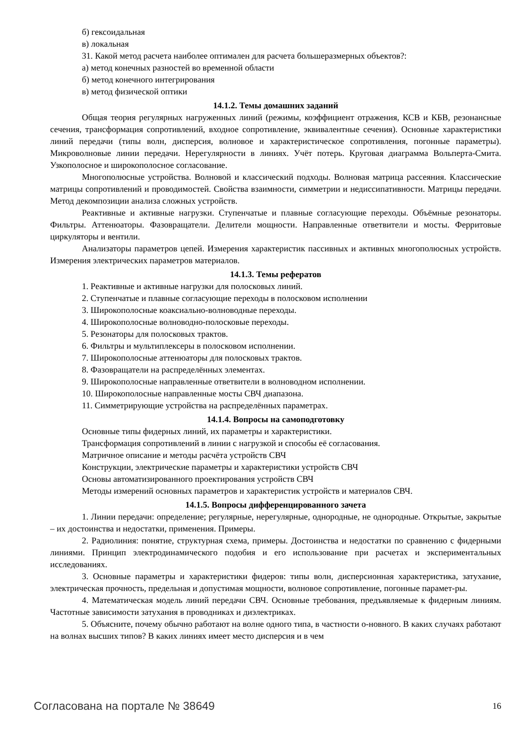б) гексоидальная
в) локальная
31. Какой метод расчета наиболее оптимален для расчета большеразмерных объектов?:
а) метод конечных разностей во временной области
б) метод конечного интегрирования
в) метод физической оптики
14.1.2. Темы домашних заданий
Общая теория регулярных нагруженных линий (режимы, коэффициент отражения, КСВ и КБВ, резонансные сечения, трансформация сопротивлений, входное сопротивление, эквивалентные сечения). Основные характеристики линий передачи (типы волн, дисперсия, волновое и характеристическое сопротивления, погонные параметры). Микроволновые линии передачи. Нерегулярности в линиях. Учёт потерь. Круговая диаграмма Вольперта-Смита. Узкополосное и широкополосное согласование.
Многополюсные устройства. Волновой и классический подходы. Волновая матрица рассеяния. Классические матрицы сопротивлений и проводимостей. Свойства взаимности, симметрии и недиссипативности. Матрицы передачи. Метод декомпозиции анализа сложных устройств.
Реактивные и активные нагрузки. Ступенчатые и плавные согласующие переходы. Объёмные резонаторы. Фильтры. Аттенюаторы. Фазовращатели. Делители мощности. Направленные ответвители и мосты. Ферритовые циркуляторы и вентили.
Анализаторы параметров цепей. Измерения характеристик пассивных и активных многополюсных устройств. Измерения электрических параметров материалов.
14.1.3. Темы рефератов
1. Реактивные и активные нагрузки для полосковых линий.
2. Ступенчатые и плавные согласующие переходы в полосковом исполнении
3. Широкополосные коаксиально-волноводные переходы.
4. Широкополосные волноводно-полосковые переходы.
5. Резонаторы для полосковых трактов.
6. Фильтры и мультиплексеры в полосковом исполнении.
7. Широкополосные аттенюаторы для полосковых трактов.
8. Фазовращатели на распределённых элементах.
9. Широкополосные направленные ответвители в волноводном исполнении.
10. Широкополосные направленные мосты СВЧ диапазона.
11. Симметрирующие устройства на распределённых параметрах.
14.1.4. Вопросы на самоподготовку
Основные типы фидерных линий, их параметры и характеристики.
Трансформация сопротивлений в линии с нагрузкой и способы её согласования.
Матричное описание и методы расчёта устройств СВЧ
Конструкции, электрические параметры и характеристики устройств СВЧ
Основы автоматизированного проектирования устройств СВЧ
Методы измерений основных параметров и характеристик устройств и материалов СВЧ.
14.1.5. Вопросы дифференцированного зачета
1. Линии передачи: определение; регулярные, нерегулярные, однородные, не однородные. Открытые, закрытые – их достоинства и недостатки, применения. Примеры.
2. Радиолиния: понятие, структурная схема, примеры. Достоинства и недостатки по сравнению с фидерными линиями. Принцип электродинамического подобия и его использование при расчетах и экспериментальных исследованиях.
3. Основные параметры и характеристики фидеров: типы волн, дисперсионная характеристика, затухание, электрическая прочность, предельная и допустимая мощности, волновое сопротивление, погонные парамет-ры.
4. Математическая модель линий передачи СВЧ. Основные требования, предъявляемые к фидерным линиям. Частотные зависимости затухания в проводниках и диэлектриках.
5. Объясните, почему обычно работают на волне одного типа, в частности о-новного. В каких случаях работают на волнах высших типов? В каких линиях имеет место дисперсия и в чем
Согласована на портале № 38649 16